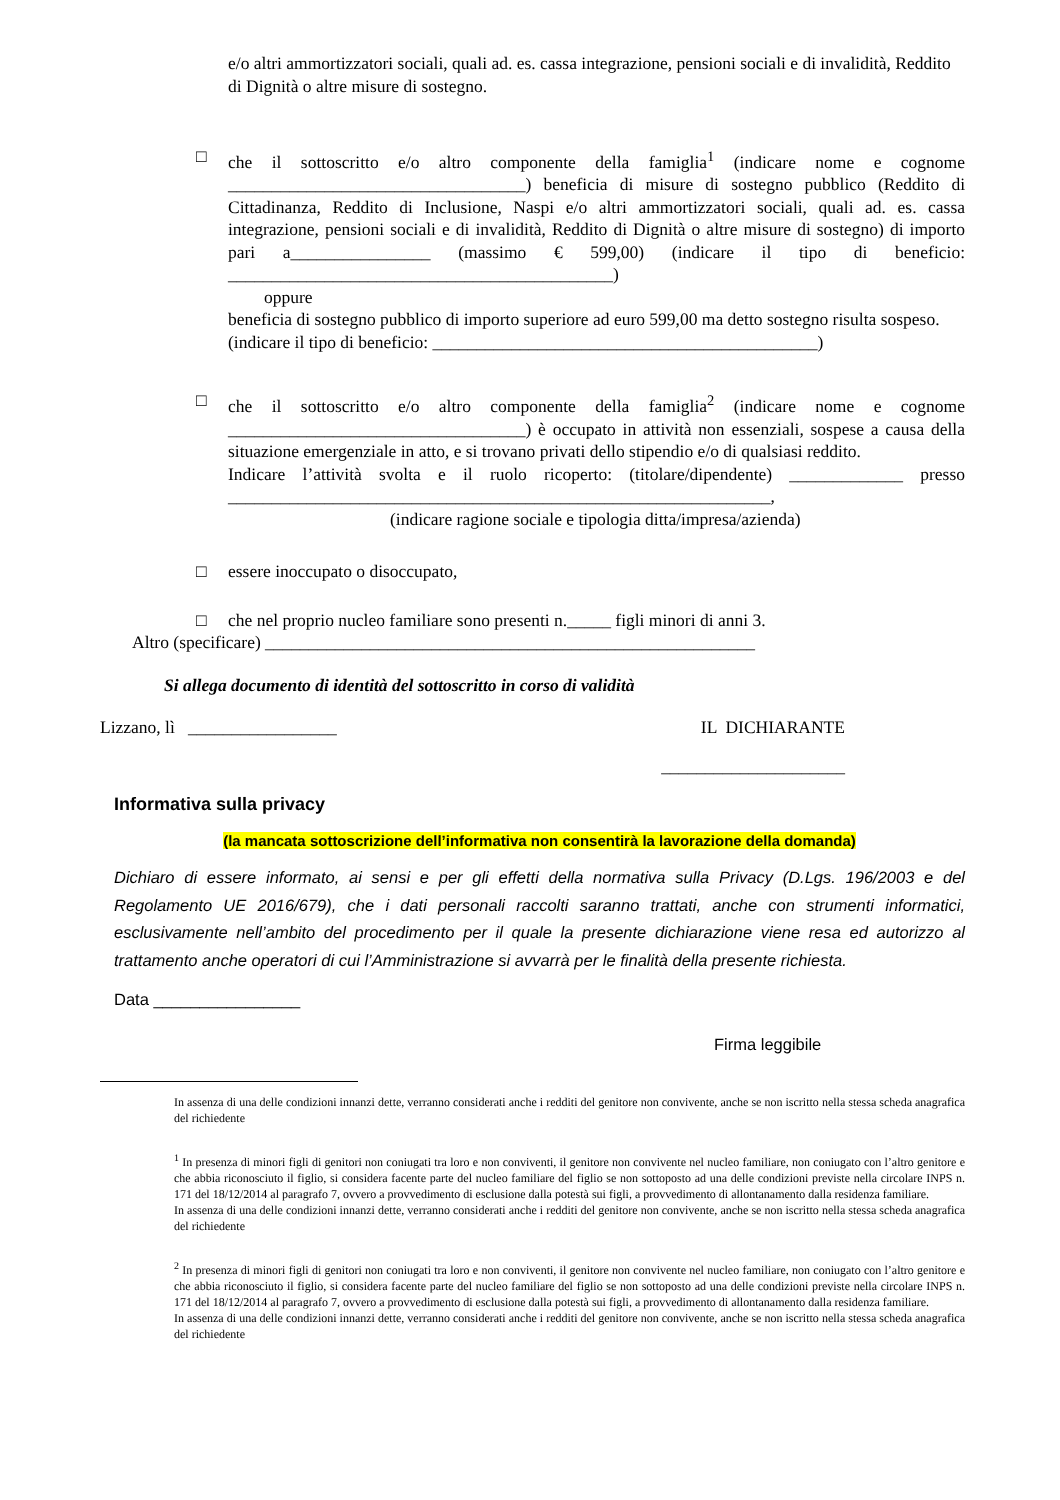e/o altri ammortizzatori sociali, quali ad. es. cassa integrazione, pensioni sociali e di invalidità, Reddito di Dignità o altre misure di sostegno.
□ che il sottoscritto e/o altro componente della famiglia<sup>1</sup> (indicare nome e cognome __________________________________) beneficia di misure di sostegno pubblico (Reddito di Cittadinanza, Reddito di Inclusione, Naspi e/o altri ammortizzatori sociali, quali ad. es. cassa integrazione, pensioni sociali e di invalidità, Reddito di Dignità o altre misure di sostegno) di importo pari a________________ (massimo € 599,00) (indicare il tipo di beneficio: ____________________________________________)
oppure
beneficia di sostegno pubblico di importo superiore ad euro 599,00 ma detto sostegno risulta sospeso.
(indicare il tipo di beneficio: ____________________________________________)
□ che il sottoscritto e/o altro componente della famiglia<sup>2</sup> (indicare nome e cognome __________________________________) è occupato in attività non essenziali, sospese a causa della situazione emergenziale in atto, e si trovano privati dello stipendio e/o di qualsiasi reddito.
Indicare l’attività svolta e il ruolo ricoperto: (titolare/dipendente) _____________ presso ______________________________________________________________,
(indicare ragione sociale e tipologia ditta/impresa/azienda)
□ essere inoccupato o disoccupato,
□ che nel proprio nucleo familiare sono presenti n._____ figli minori di anni 3.
Altro (specificare) ________________________________________________________
Si allega documento di identità del sottoscritto in corso di validità
Lizzano, lì _________________ IL DICHIARANTE
_____________________
Informativa sulla privacy
(la mancata sottoscrizione dell’informativa non consentirà la lavorazione della domanda)
Dichiaro di essere informato, ai sensi e per gli effetti della normativa sulla Privacy (D.Lgs. 196/2003 e del Regolamento UE 2016/679), che i dati personali raccolti saranno trattati, anche con strumenti informatici, esclusivamente nell’ambito del procedimento per il quale la presente dichiarazione viene resa ed autorizzo al trattamento anche operatori di cui l’Amministrazione si avvarrà per le finalità della presente richiesta.
Data ________________
Firma leggibile
In assenza di una delle condizioni innanzi dette, verranno considerati anche i redditi del genitore non convivente, anche se non iscritto nella stessa scheda anagrafica del richiedente
<sup>1</sup> In presenza di minori figli di genitori non coniugati tra loro e non conviventi, il genitore non convivente nel nucleo familiare, non coniugato con l’altro genitore e che abbia riconosciuto il figlio, si considera facente parte del nucleo familiare del figlio se non sottoposto ad una delle condizioni previste nella circolare INPS n. 171 del 18/12/2014 al paragrafo 7, ovvero a provvedimento di esclusione dalla potestà sui figli, a provvedimento di allontanamento dalla residenza familiare.
In assenza di una delle condizioni innanzi dette, verranno considerati anche i redditi del genitore non convivente, anche se non iscritto nella stessa scheda anagrafica del richiedente
<sup>2</sup> In presenza di minori figli di genitori non coniugati tra loro e non conviventi, il genitore non convivente nel nucleo familiare, non coniugato con l’altro genitore e che abbia riconosciuto il figlio, si considera facente parte del nucleo familiare del figlio se non sottoposto ad una delle condizioni previste nella circolare INPS n. 171 del 18/12/2014 al paragrafo 7, ovvero a provvedimento di esclusione dalla potestà sui figli, a provvedimento di allontanamento dalla residenza familiare.
In assenza di una delle condizioni innanzi dette, verranno considerati anche i redditi del genitore non convivente, anche se non iscritto nella stessa scheda anagrafica del richiedente